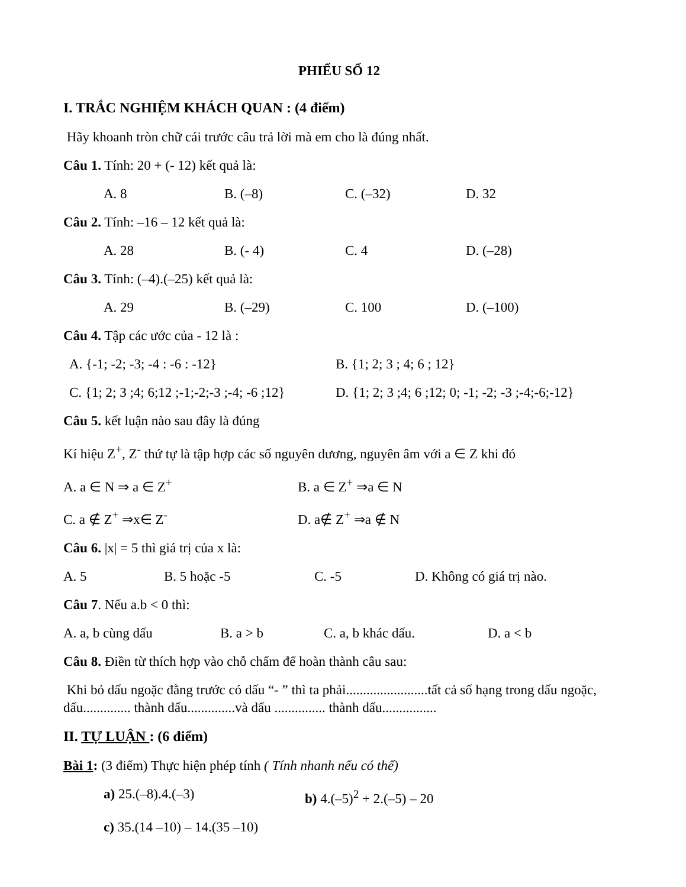PHIẾU SỐ 12
I. TRẮC NGHIỆM KHÁCH QUAN : (4 điểm)
Hãy khoanh tròn chữ cái trước câu trả lời mà em cho là đúng nhất.
Câu 1. Tính: 20 + (- 12) kết quả là:
A. 8 B. (–8) C. (–32) D. 32
Câu 2. Tính: –16 – 12 kết quả là:
A. 28 B. (- 4) C. 4 D. (–28)
Câu 3. Tính: (–4).(–25) kết quả là:
A. 29 B. (–29) C. 100 D. (–100)
Câu 4. Tập các ước của - 12 là :
A. {-1; -2; -3; -4 : -6 : -12} B. {1; 2; 3 ; 4; 6 ; 12}
C. {1; 2; 3 ;4; 6;12 ;-1;-2;-3 ;-4; -6 ;12} D. {1; 2; 3 ;4; 6 ;12; 0; -1; -2; -3 ;-4;-6;-12}
Câu 5. kết luận nào sau đây là đúng
Kí hiệu Z<sup>+</sup>, Z<sup>-</sup> thứ tự là tập hợp các số nguyên dương, nguyên âm với a ∈ Z khi đó
A. a ∈ N ⇒ a ∈ Z<sup>+</sup> B. a ∈ Z<sup>+</sup> ⇒a ∈ N
C. a ∉ Z<sup>+</sup> ⇒x∈ Z<sup>-</sup> D. a∉ Z<sup>+</sup> ⇒a ∉ N
Câu 6. |x| = 5 thì giá trị của x là:
A. 5 B. 5 hoặc -5 C. -5 D. Không có giá trị nào.
Câu 7. Nếu a.b < 0 thì:
A. a, b cùng dấu B. a > b C. a, b khác dấu. D. a < b
Câu 8. Điền từ thích hợp vào chỗ chấm để hoàn thành câu sau:
Khi bỏ dấu ngoặc đằng trước có dấu “- ” thì ta phải........................tất cả số hạng trong dấu ngoặc, dấu.............. thành dấu..............và dấu ............... thành dấu................
II. TỰ LUẬN : (6 điểm)
Bài 1: (3 điểm) Thực hiện phép tính ( Tính nhanh nếu có thể)
a) 25.(–8).4.(–3) b) 4.(–5)<sup>2</sup> + 2.(–5) – 20
c) 35.(14 –10) – 14.(35 –10)